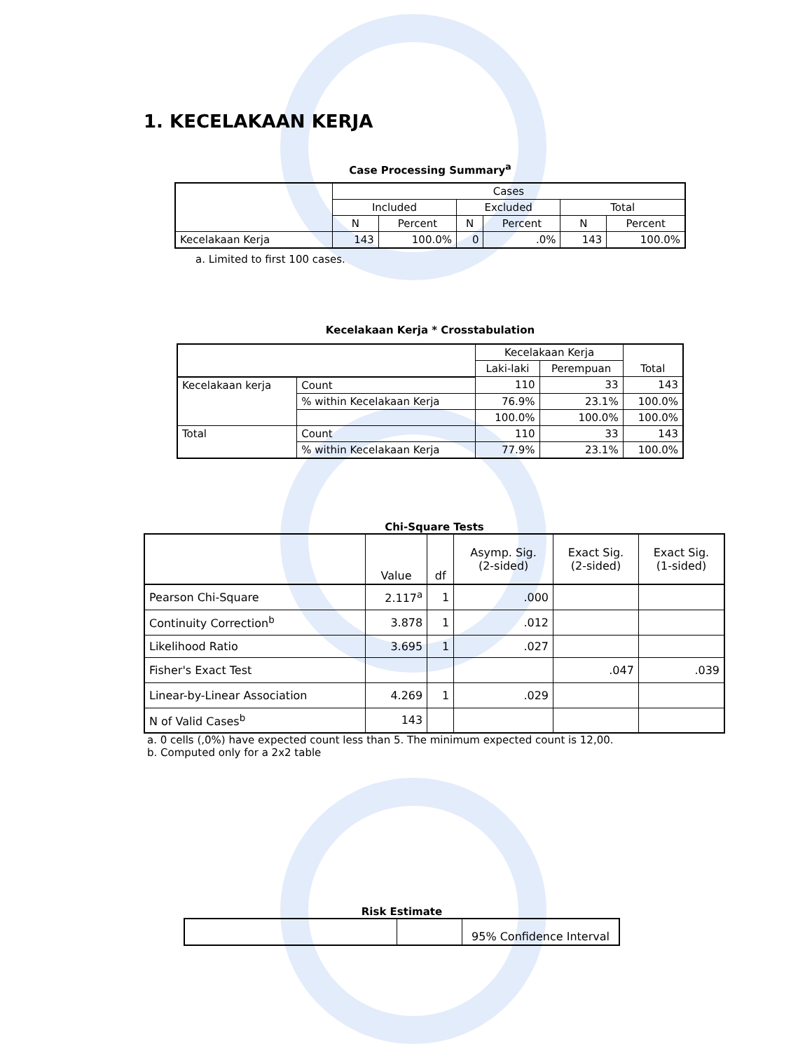1. KECELAKAAN KERJA
Case Processing Summary<sup>a</sup>
| | Cases | | | | | |
| | Included | | Excluded | | Total | |
| | N | Percent | N | Percent | N | Percent |
| Kecelakaan Kerja | 143 | 100.0% | 0 | .0% | 143 | 100.0% |
a. Limited to first 100 cases.
Kecelakaan Kerja * Crosstabulation
| | | Kecelakaan Kerja | | Total |
| | | Laki-laki | Perempuan | |
| Kecelakaan kerja | Count | 110 | 33 | 143 |
| | % within Kecelakaan Kerja | 76.9% | 23.1% | 100.0% |
| | | 100.0% | 100.0% | 100.0% |
| Total | Count | 110 | 33 | 143 |
| | % within Kecelakaan Kerja | 77.9% | 23.1% | 100.0% |
Chi-Square Tests
| | Value | df | Asymp. Sig. (2-sided) | Exact Sig. (2-sided) | Exact Sig. (1-sided) |
| Pearson Chi-Square | 2.117<sup>a</sup> | 1 | .000 | | |
| Continuity Correction<sup>b</sup> | 3.878 | 1 | .012 | | |
| Likelihood Ratio | 3.695 | 1 | .027 | | |
| Fisher's Exact Test | | | | .047 | .039 |
| Linear-by-Linear Association | 4.269 | 1 | .029 | | |
| N of Valid Cases<sup>b</sup> | 143 | | | | |
a. 0 cells (,0%) have expected count less than 5. The minimum expected count is 12,00.
b. Computed only for a 2x2 table
Risk Estimate
| | | 95% Confidence Interval |